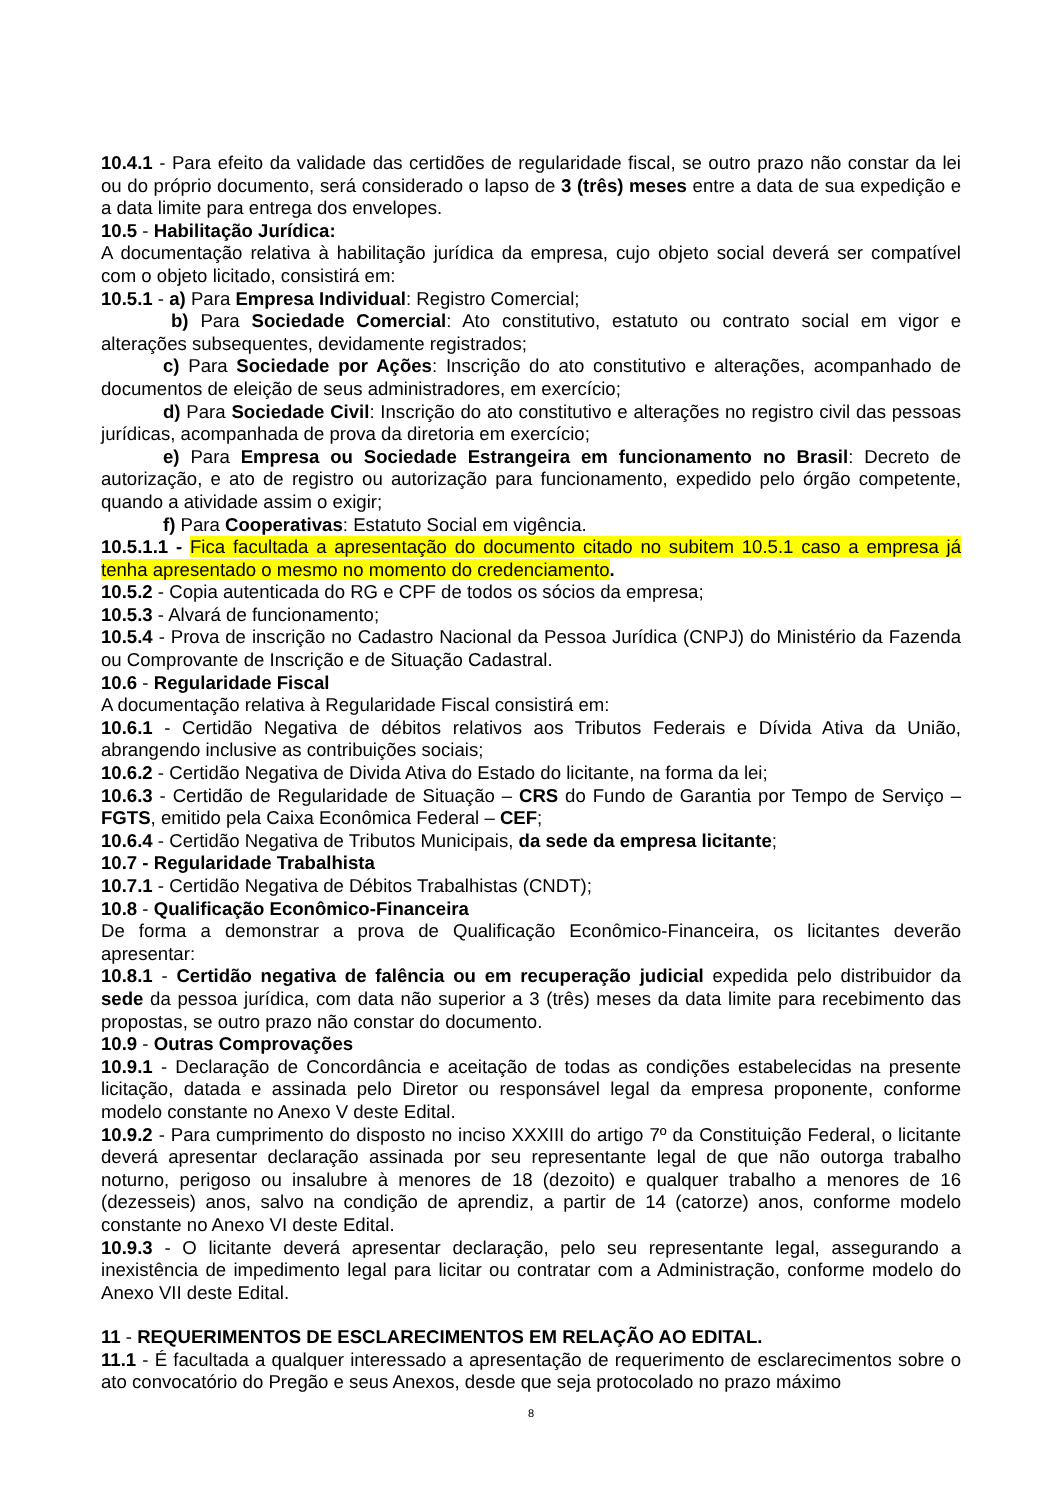10.4.1 - Para efeito da validade das certidões de regularidade fiscal, se outro prazo não constar da lei ou do próprio documento, será considerado o lapso de 3 (três) meses entre a data de sua expedição e a data limite para entrega dos envelopes.
10.5 - Habilitação Jurídica:
A documentação relativa à habilitação jurídica da empresa, cujo objeto social deverá ser compatível com o objeto licitado, consistirá em:
10.5.1 - a) Para Empresa Individual: Registro Comercial;
b) Para Sociedade Comercial: Ato constitutivo, estatuto ou contrato social em vigor e alterações subsequentes, devidamente registrados;
c) Para Sociedade por Ações: Inscrição do ato constitutivo e alterações, acompanhado de documentos de eleição de seus administradores, em exercício;
d) Para Sociedade Civil: Inscrição do ato constitutivo e alterações no registro civil das pessoas jurídicas, acompanhada de prova da diretoria em exercício;
e) Para Empresa ou Sociedade Estrangeira em funcionamento no Brasil: Decreto de autorização, e ato de registro ou autorização para funcionamento, expedido pelo órgão competente, quando a atividade assim o exigir;
f) Para Cooperativas: Estatuto Social em vigência.
10.5.1.1 - Fica facultada a apresentação do documento citado no subitem 10.5.1 caso a empresa já tenha apresentado o mesmo no momento do credenciamento.
10.5.2 - Copia autenticada do RG e CPF de todos os sócios da empresa;
10.5.3 - Alvará de funcionamento;
10.5.4 - Prova de inscrição no Cadastro Nacional da Pessoa Jurídica (CNPJ) do Ministério da Fazenda ou Comprovante de Inscrição e de Situação Cadastral.
10.6 - Regularidade Fiscal
A documentação relativa à Regularidade Fiscal consistirá em:
10.6.1 - Certidão Negativa de débitos relativos aos Tributos Federais e Dívida Ativa da União, abrangendo inclusive as contribuições sociais;
10.6.2 - Certidão Negativa de Divida Ativa do Estado do licitante, na forma da lei;
10.6.3 - Certidão de Regularidade de Situação – CRS do Fundo de Garantia por Tempo de Serviço – FGTS, emitido pela Caixa Econômica Federal – CEF;
10.6.4 - Certidão Negativa de Tributos Municipais, da sede da empresa licitante;
10.7 - Regularidade Trabalhista
10.7.1 - Certidão Negativa de Débitos Trabalhistas (CNDT);
10.8 - Qualificação Econômico-Financeira
De forma a demonstrar a prova de Qualificação Econômico-Financeira, os licitantes deverão apresentar:
10.8.1 - Certidão negativa de falência ou em recuperação judicial expedida pelo distribuidor da sede da pessoa jurídica, com data não superior a 3 (três) meses da data limite para recebimento das propostas, se outro prazo não constar do documento.
10.9 - Outras Comprovações
10.9.1 - Declaração de Concordância e aceitação de todas as condições estabelecidas na presente licitação, datada e assinada pelo Diretor ou responsável legal da empresa proponente, conforme modelo constante no Anexo V deste Edital.
10.9.2 - Para cumprimento do disposto no inciso XXXIII do artigo 7º da Constituição Federal, o licitante deverá apresentar declaração assinada por seu representante legal de que não outorga trabalho noturno, perigoso ou insalubre à menores de 18 (dezoito) e qualquer trabalho a menores de 16 (dezesseis) anos, salvo na condição de aprendiz, a partir de 14 (catorze) anos, conforme modelo constante no Anexo VI deste Edital.
10.9.3 - O licitante deverá apresentar declaração, pelo seu representante legal, assegurando a inexistência de impedimento legal para licitar ou contratar com a Administração, conforme modelo do Anexo VII deste Edital.
11 - REQUERIMENTOS DE ESCLARECIMENTOS EM RELAÇÃO AO EDITAL.
11.1 - É facultada a qualquer interessado a apresentação de requerimento de esclarecimentos sobre o ato convocatório do Pregão e seus Anexos, desde que seja protocolado no prazo máximo
8